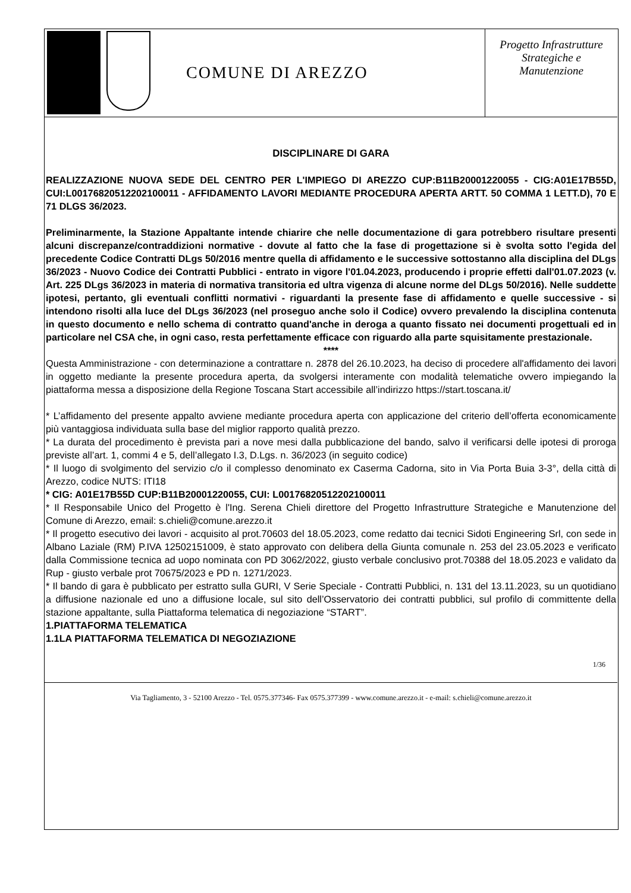COMUNE DI AREZZO
Progetto Infrastrutture
Strategiche e
Manutenzione
DISCIPLINARE DI GARA
REALIZZAZIONE NUOVA SEDE DEL CENTRO PER L'IMPIEGO DI AREZZO CUP:B11B20001220055 - CIG:A01E17B55D, CUI:L00176820512202100011 - AFFIDAMENTO LAVORI MEDIANTE PROCEDURA APERTA ARTT. 50 COMMA 1 LETT.D), 70 E 71 DLGS 36/2023.
Preliminarmente, la Stazione Appaltante intende chiarire che nelle documentazione di gara potrebbero risultare presenti alcuni discrepanze/contraddizioni normative - dovute al fatto che la fase di progettazione si è svolta sotto l'egida del precedente Codice Contratti DLgs 50/2016 mentre quella di affidamento e le successive sottostanno alla disciplina del DLgs 36/2023 - Nuovo Codice dei Contratti Pubblici - entrato in vigore l'01.04.2023, producendo i proprie effetti dall'01.07.2023 (v. Art. 225 DLgs 36/2023 in materia di normativa transitoria ed ultra vigenza di alcune norme del DLgs 50/2016). Nelle suddette ipotesi, pertanto, gli eventuali conflitti normativi - riguardanti la presente fase di affidamento e quelle successive - si intendono risolti alla luce del DLgs 36/2023 (nel proseguo anche solo il Codice) ovvero prevalendo la disciplina contenuta in questo documento e nello schema di contratto quand'anche in deroga a quanto fissato nei documenti progettuali ed in particolare nel CSA che, in ogni caso, resta perfettamente efficace con riguardo alla parte squisitamente prestazionale.
****
Questa Amministrazione - con determinazione a contrattare n. 2878 del 26.10.2023, ha deciso di procedere all'affidamento dei lavori in oggetto mediante la presente procedura aperta, da svolgersi interamente con modalità telematiche ovvero impiegando la piattaforma messa a disposizione della Regione Toscana Start accessibile all’indirizzo https://start.toscana.it/
* L’affidamento del presente appalto avviene mediante procedura aperta con applicazione del criterio dell’offerta economicamente più vantaggiosa individuata sulla base del miglior rapporto qualità prezzo.
* La durata del procedimento è prevista pari a nove mesi dalla pubblicazione del bando, salvo il verificarsi delle ipotesi di proroga previste all’art. 1, commi 4 e 5, dell’allegato I.3, D.Lgs. n. 36/2023 (in seguito codice)
* Il luogo di svolgimento del servizio c/o il complesso denominato ex Caserma Cadorna, sito in Via Porta Buia 3-3°, della città di Arezzo, codice NUTS: ITI18
* CIG: A01E17B55D CUP:B11B20001220055, CUI: L00176820512202100011
* Il Responsabile Unico del Progetto è l'Ing. Serena Chieli direttore del Progetto Infrastrutture Strategiche e Manutenzione del Comune di Arezzo, email: s.chieli@comune.arezzo.it
* Il progetto esecutivo dei lavori - acquisito al prot.70603 del 18.05.2023, come redatto dai tecnici Sidoti Engineering Srl, con sede in Albano Laziale (RM) P.IVA 12502151009, è stato approvato con delibera della Giunta comunale n. 253 del 23.05.2023 e verificato dalla Commissione tecnica ad uopo nominata con PD 3062/2022, giusto verbale conclusivo prot.70388 del 18.05.2023 e validato da Rup - giusto verbale prot 70675/2023 e PD n. 1271/2023.
* Il bando di gara è pubblicato per estratto sulla GURI, V Serie Speciale - Contratti Pubblici, n. 131 del 13.11.2023, su un quotidiano a diffusione nazionale ed uno a diffusione locale, sul sito dell’Osservatorio dei contratti pubblici, sul profilo di committente della stazione appaltante, sulla Piattaforma telematica di negoziazione “START”.
1.PIATTAFORMA TELEMATICA
1.1LA PIATTAFORMA TELEMATICA DI NEGOZIAZIONE
1/36
Via Tagliamento, 3 - 52100 Arezzo - Tel. 0575.377346- Fax 0575.377399 - www.comune.arezzo.it - e-mail: s.chieli@comune.arezzo.it